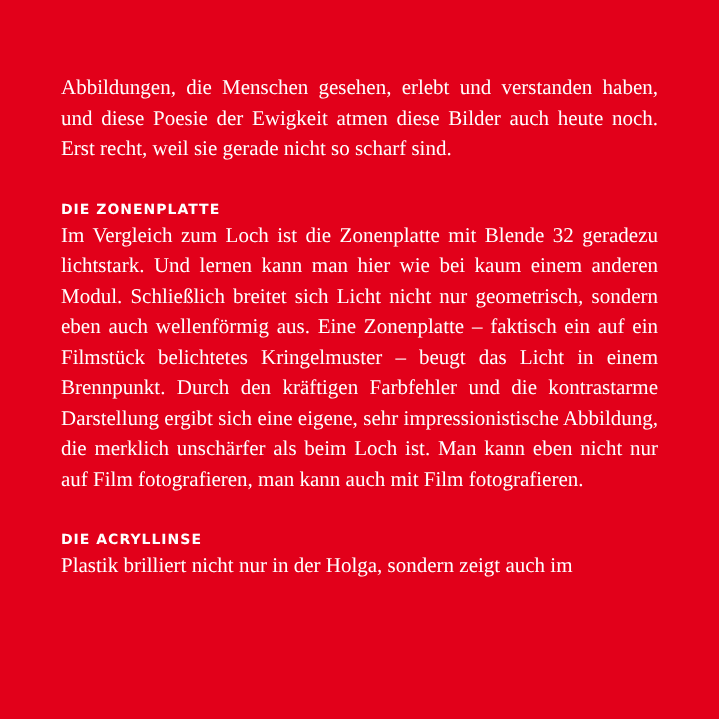Abbildungen, die Menschen gesehen, erlebt und verstanden haben, und diese Poesie der Ewigkeit atmen diese Bilder auch heute noch. Erst recht, weil sie gerade nicht so scharf sind.
DIE ZONENPLATTE
Im Vergleich zum Loch ist die Zonenplatte mit Blende 32 gera­dezu lichtstark. Und lernen kann man hier wie bei kaum einem anderen Modul. Schließlich breitet sich Licht nicht nur geome­trisch, sondern eben auch wellenförmig aus. Eine Zonenplat­te – faktisch ein auf ein Filmstück belichtetes Kringelmuster – beugt das Licht in einem Brennpunkt. Durch den kräftigen Farbfehler und die kontrastarme Darstellung ergibt sich eine eigene, sehr impressionistische Abbildung, die merklich un­schärfer als beim Loch ist. Man kann eben nicht nur auf Film fotografieren, man kann auch mit Film fotografieren.
DIE ACRYLLINSE
Plastik brilliert nicht nur in der Holga, sondern zeigt auch im